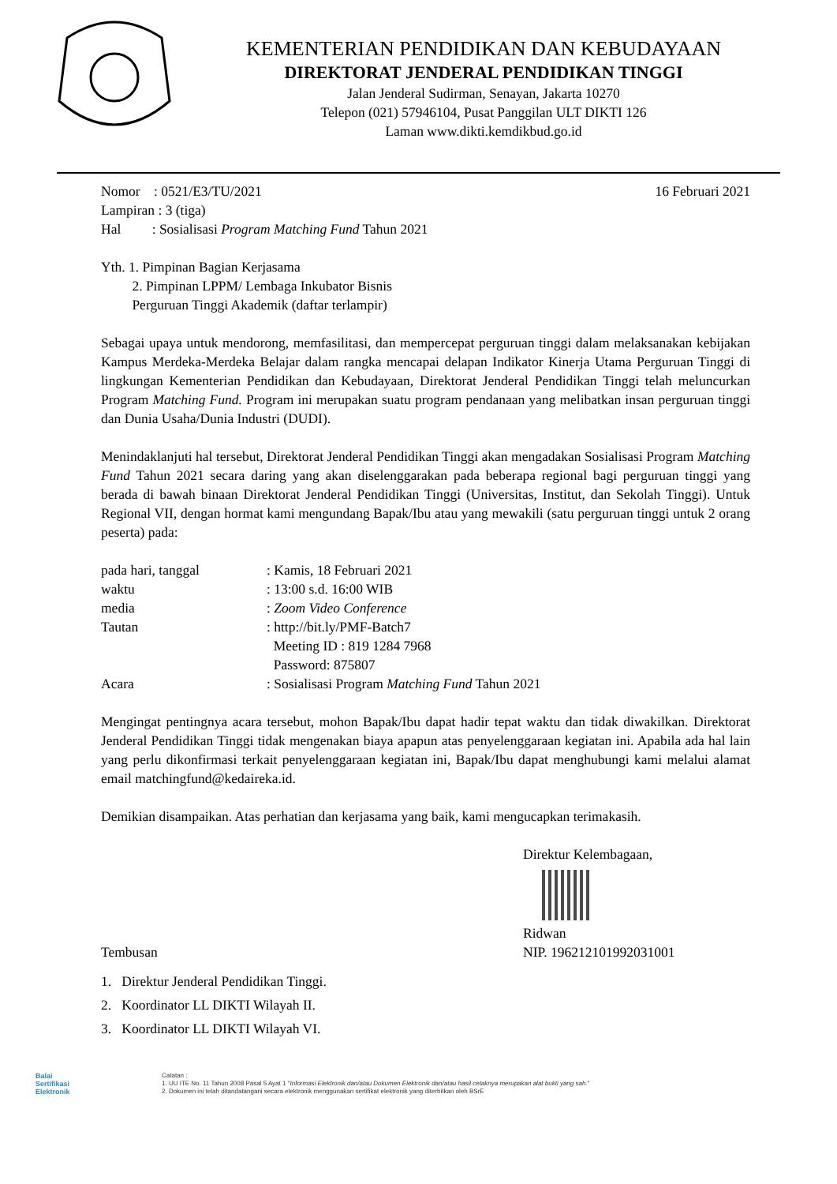KEMENTERIAN PENDIDIKAN DAN KEBUDAYAAN
DIREKTORAT JENDERAL PENDIDIKAN TINGGI
Jalan Jenderal Sudirman, Senayan, Jakarta 10270
Telepon (021) 57946104, Pusat Panggilan ULT DIKTI 126
Laman www.dikti.kemdikbud.go.id
Nomor : 0521/E3/TU/2021
Lampiran : 3 (tiga)
Hal : Sosialisasi Program Matching Fund Tahun 2021
16 Februari 2021
Yth. 1. Pimpinan Bagian Kerjasama
2. Pimpinan LPPM/ Lembaga Inkubator Bisnis
Perguruan Tinggi Akademik (daftar terlampir)
Sebagai upaya untuk mendorong, memfasilitasi, dan mempercepat perguruan tinggi dalam melaksanakan kebijakan Kampus Merdeka-Merdeka Belajar dalam rangka mencapai delapan Indikator Kinerja Utama Perguruan Tinggi di lingkungan Kementerian Pendidikan dan Kebudayaan, Direktorat Jenderal Pendidikan Tinggi telah meluncurkan Program Matching Fund. Program ini merupakan suatu program pendanaan yang melibatkan insan perguruan tinggi dan Dunia Usaha/Dunia Industri (DUDI).
Menindaklanjuti hal tersebut, Direktorat Jenderal Pendidikan Tinggi akan mengadakan Sosialisasi Program Matching Fund Tahun 2021 secara daring yang akan diselenggarakan pada beberapa regional bagi perguruan tinggi yang berada di bawah binaan Direktorat Jenderal Pendidikan Tinggi (Universitas, Institut, dan Sekolah Tinggi). Untuk Regional VII, dengan hormat kami mengundang Bapak/Ibu atau yang mewakili (satu perguruan tinggi untuk 2 orang peserta) pada:
| pada hari, tanggal | : Kamis, 18 Februari 2021 |
| waktu | : 13:00 s.d. 16:00 WIB |
| media | : Zoom Video Conference |
| Tautan | : http://bit.ly/PMF-Batch7 Meeting ID : 819 1284 7968 Password: 875807 |
| Acara | : Sosialisasi Program Matching Fund Tahun 2021 |
Mengingat pentingnya acara tersebut, mohon Bapak/Ibu dapat hadir tepat waktu dan tidak diwakilkan. Direktorat Jenderal Pendidikan Tinggi tidak mengenakan biaya apapun atas penyelenggaraan kegiatan ini. Apabila ada hal lain yang perlu dikonfirmasi terkait penyelenggaraan kegiatan ini, Bapak/Ibu dapat menghubungi kami melalui alamat email matchingfund@kedaireka.id.
Demikian disampaikan. Atas perhatian dan kerjasama yang baik, kami mengucapkan terimakasih.
Direktur Kelembagaan,
Ridwan
Tembusan NIP. 196212101992031001
1. Direktur Jenderal Pendidikan Tinggi.
2. Koordinator LL DIKTI Wilayah II.
3. Koordinator LL DIKTI Wilayah VI.
Balai
Sertifikasi
Elektronik
Catatan :
1. UU ITE No. 11 Tahun 2008 Pasal 5 Ayat 1 "Informasi Elektronik dan/atau Dokumen Elektronik dan/atau hasil cetaknya merupakan alat bukti yang sah."
2. Dokumen ini telah ditandatangani secara elektronik menggunakan sertifikat elektronik yang diterbitkan oleh BSrE